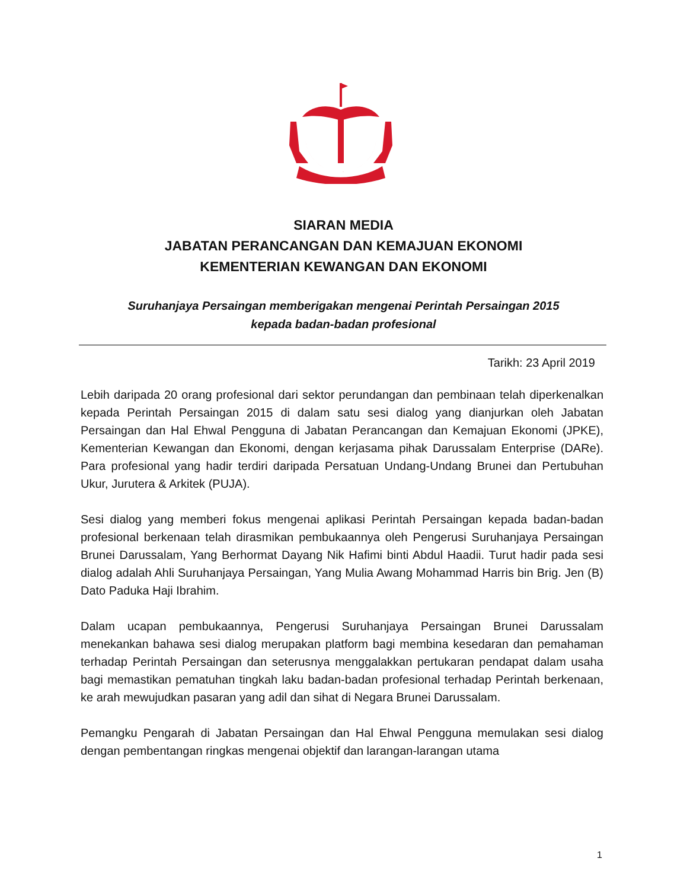SIARAN MEDIA
JABATAN PERANCANGAN DAN KEMAJUAN EKONOMI
KEMENTERIAN KEWANGAN DAN EKONOMI
Suruhanjaya Persaingan memberigakan mengenai Perintah Persaingan 2015
kepada badan-badan profesional
Tarikh: 23 April 2019
Lebih daripada 20 orang profesional dari sektor perundangan dan pembinaan telah diperkenalkan kepada Perintah Persaingan 2015 di dalam satu sesi dialog yang dianjurkan oleh Jabatan Persaingan dan Hal Ehwal Pengguna di Jabatan Perancangan dan Kemajuan Ekonomi (JPKE), Kementerian Kewangan dan Ekonomi, dengan kerjasama pihak Darussalam Enterprise (DARe). Para profesional yang hadir terdiri daripada Persatuan Undang-Undang Brunei dan Pertubuhan Ukur, Jurutera & Arkitek (PUJA).
Sesi dialog yang memberi fokus mengenai aplikasi Perintah Persaingan kepada badan-badan profesional berkenaan telah dirasmikan pembukaannya oleh Pengerusi Suruhanjaya Persaingan Brunei Darussalam, Yang Berhormat Dayang Nik Hafimi binti Abdul Haadii. Turut hadir pada sesi dialog adalah Ahli Suruhanjaya Persaingan, Yang Mulia Awang Mohammad Harris bin Brig. Jen (B) Dato Paduka Haji Ibrahim.
Dalam ucapan pembukaannya, Pengerusi Suruhanjaya Persaingan Brunei Darussalam menekankan bahawa sesi dialog merupakan platform bagi membina kesedaran dan pemahaman terhadap Perintah Persaingan dan seterusnya menggalakkan pertukaran pendapat dalam usaha bagi memastikan pematuhan tingkah laku badan-badan profesional terhadap Perintah berkenaan, ke arah mewujudkan pasaran yang adil dan sihat di Negara Brunei Darussalam.
Pemangku Pengarah di Jabatan Persaingan dan Hal Ehwal Pengguna memulakan sesi dialog dengan pembentangan ringkas mengenai objektif dan larangan-larangan utama
1